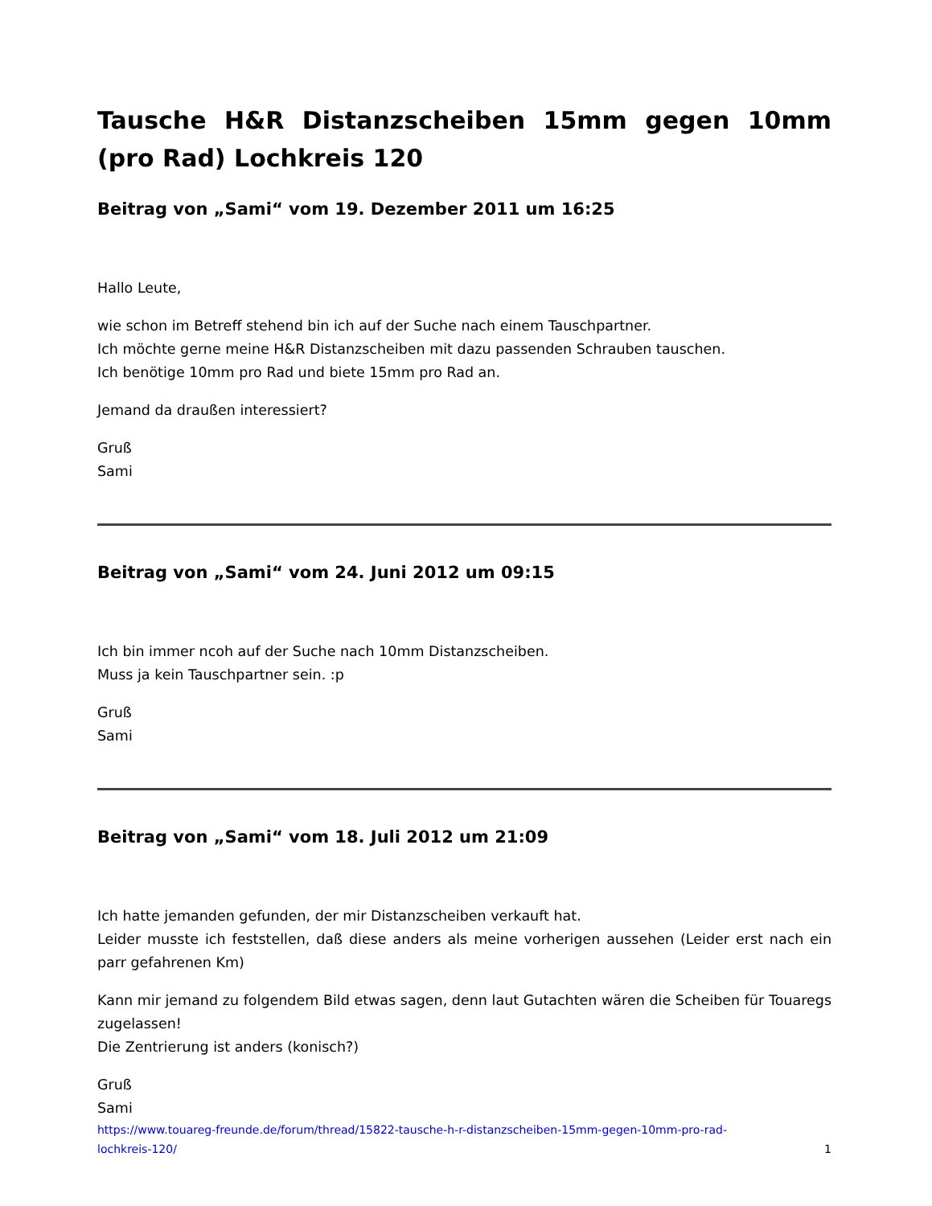Tausche H&R Distanzscheiben 15mm gegen 10mm (pro Rad) Lochkreis 120
Beitrag von „Sami“ vom 19. Dezember 2011 um 16:25
Hallo Leute,
wie schon im Betreff stehend bin ich auf der Suche nach einem Tauschpartner.
Ich möchte gerne meine H&R Distanzscheiben mit dazu passenden Schrauben tauschen.
Ich benötige 10mm pro Rad und biete 15mm pro Rad an.
Jemand da draußen interessiert?
Gruß
Sami
Beitrag von „Sami“ vom 24. Juni 2012 um 09:15
Ich bin immer ncoh auf der Suche nach 10mm Distanzscheiben.
Muss ja kein Tauschpartner sein. :p
Gruß
Sami
Beitrag von „Sami“ vom 18. Juli 2012 um 21:09
Ich hatte jemanden gefunden, der mir Distanzscheiben verkauft hat.
Leider musste ich feststellen, daß diese anders als meine vorherigen aussehen (Leider erst nach ein parr gefahrenen Km)
Kann mir jemand zu folgendem Bild etwas sagen, denn laut Gutachten wären die Scheiben für Touaregs zugelassen!
Die Zentrierung ist anders (konisch?)
Gruß
Sami
https://www.touareg-freunde.de/forum/thread/15822-tausche-h-r-distanzscheiben-15mm-gegen-10mm-pro-rad-
lochkreis-120/ 1